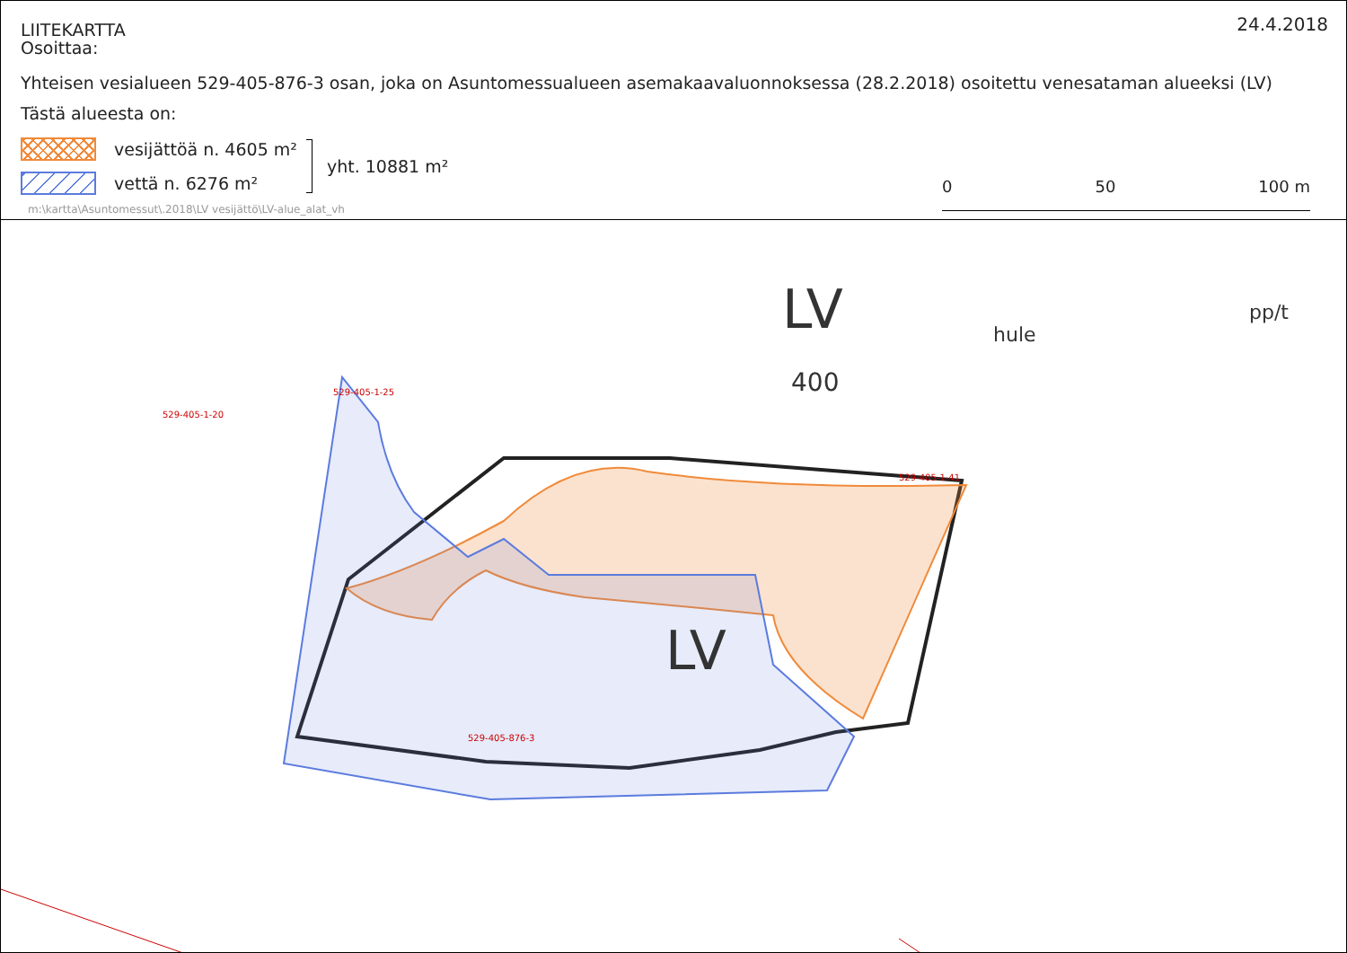24.4.2018
LIITEKARTTA
Osoittaa:
Yhteisen vesialueen 529-405-876-3 osan, joka on Asuntomessualueen asemakaavaluonnoksessa (28.2.2018) osoitettu venesataman alueeksi (LV)
Tästä alueesta on:
vesijättöä n. 4605 m²
vettä n. 6276 m²
yht. 10881 m²
m:\kartta\Asuntomessut\.2018\LV vesijättö\LV-alue_alat_vh
0 50 100 m
LV
400
LV
529-405-876-3
529-405-1-41
529-405-1-20
529-405-1-25
pp/t
hule